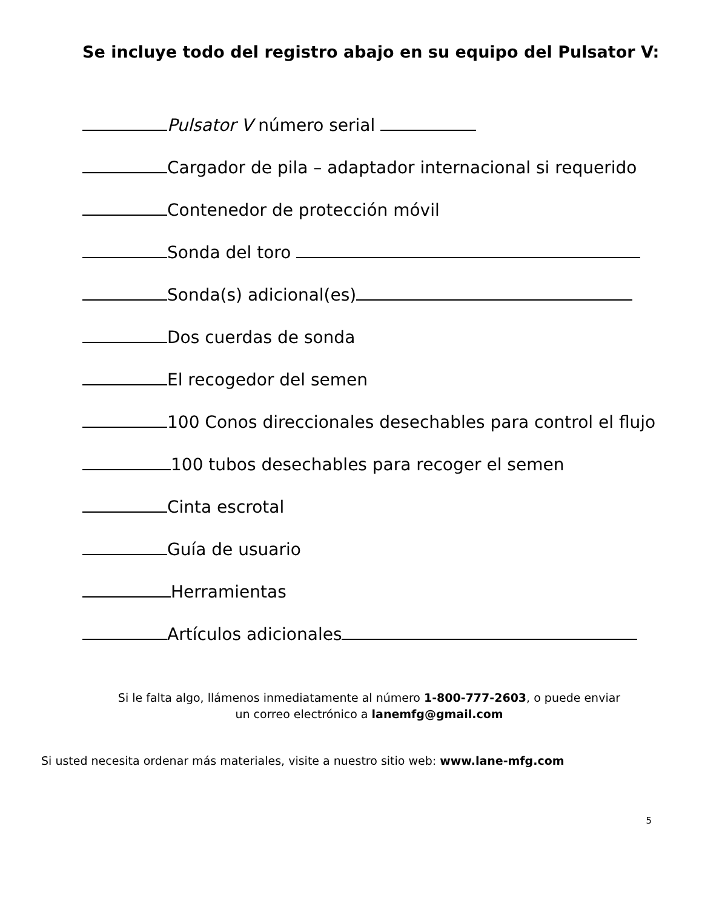Se incluye todo del registro abajo en su equipo del Pulsator V:
Pulsator V número serial
Cargador de pila – adaptador internacional si requerido
Contenedor de protección móvil
Sonda del toro
Sonda(s) adicional(es)
Dos cuerdas de sonda
El recogedor del semen
100 Conos direccionales desechables para control el flujo
100 tubos desechables para recoger el semen
Cinta escrotal
Guía de usuario
Herramientas
Artículos adicionales
Si le falta algo, llámenos inmediatamente al número 1-800-777-2603, o puede enviar
un correo electrónico a lanemfg@gmail.com
Si usted necesita ordenar más materiales, visite a nuestro sitio web: www.lane-mfg.com
5